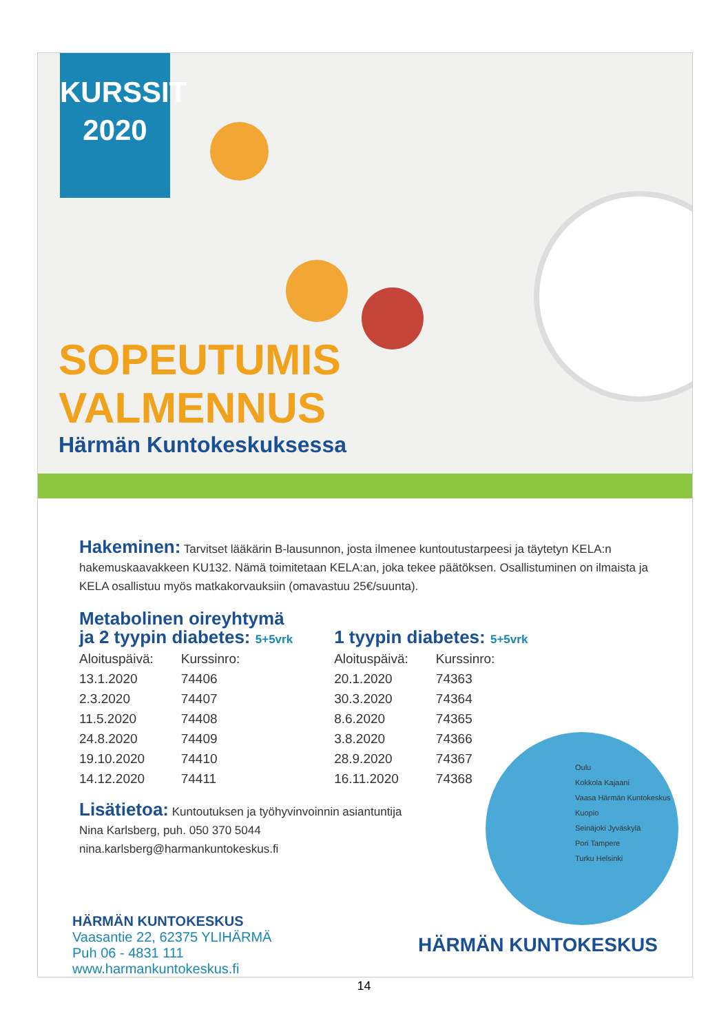KURSSIT
2020
SOPEUTUMIS
VALMENNUS
Härmän Kuntokeskuksessa
Hakeminen: Tarvitset lääkärin B-lausunnon, josta ilmenee kuntoutustarpeesi ja täytetyn KELA:n hakemuskaavakkeen KU132. Nämä toimitetaan KELA:an, joka tekee päätöksen. Osallistuminen on ilmaista ja KELA osallistuu myös matkakorvauksiin (omavastuu 25€/suunta).
Metabolinen oireyhtymä
ja 2 tyypin diabetes: 5+5vrk
| Aloituspäivä: | Kurssinro: |
| --- | --- |
| 13.1.2020 | 74406 |
| 2.3.2020 | 74407 |
| 11.5.2020 | 74408 |
| 24.8.2020 | 74409 |
| 19.10.2020 | 74410 |
| 14.12.2020 | 74411 |
1 tyypin diabetes: 5+5vrk
| Aloituspäivä: | Kurssinro: |
| --- | --- |
| 20.1.2020 | 74363 |
| 30.3.2020 | 74364 |
| 8.6.2020 | 74365 |
| 3.8.2020 | 74366 |
| 28.9.2020 | 74367 |
| 16.11.2020 | 74368 |
Lisätietoa: Kuntoutuksen ja työhyvinvoinnin asiantuntija
Nina Karlsberg, puh. 050 370 5044
nina.karlsberg@harmankuntokeskus.fi
Oulu
Kokkola Kajaani
Vaasa Härmän Kuntokeskus Kuopio
Seinäjoki Jyväskylä
Pori Tampere
Turku Helsinki
HÄRMÄN KUNTOKESKUS
Vaasantie 22, 62375 YLIHÄRMÄ
Puh 06 - 4831 111
www.harmankuntokeskus.fi
HÄRMÄN KUNTOKESKUS
14